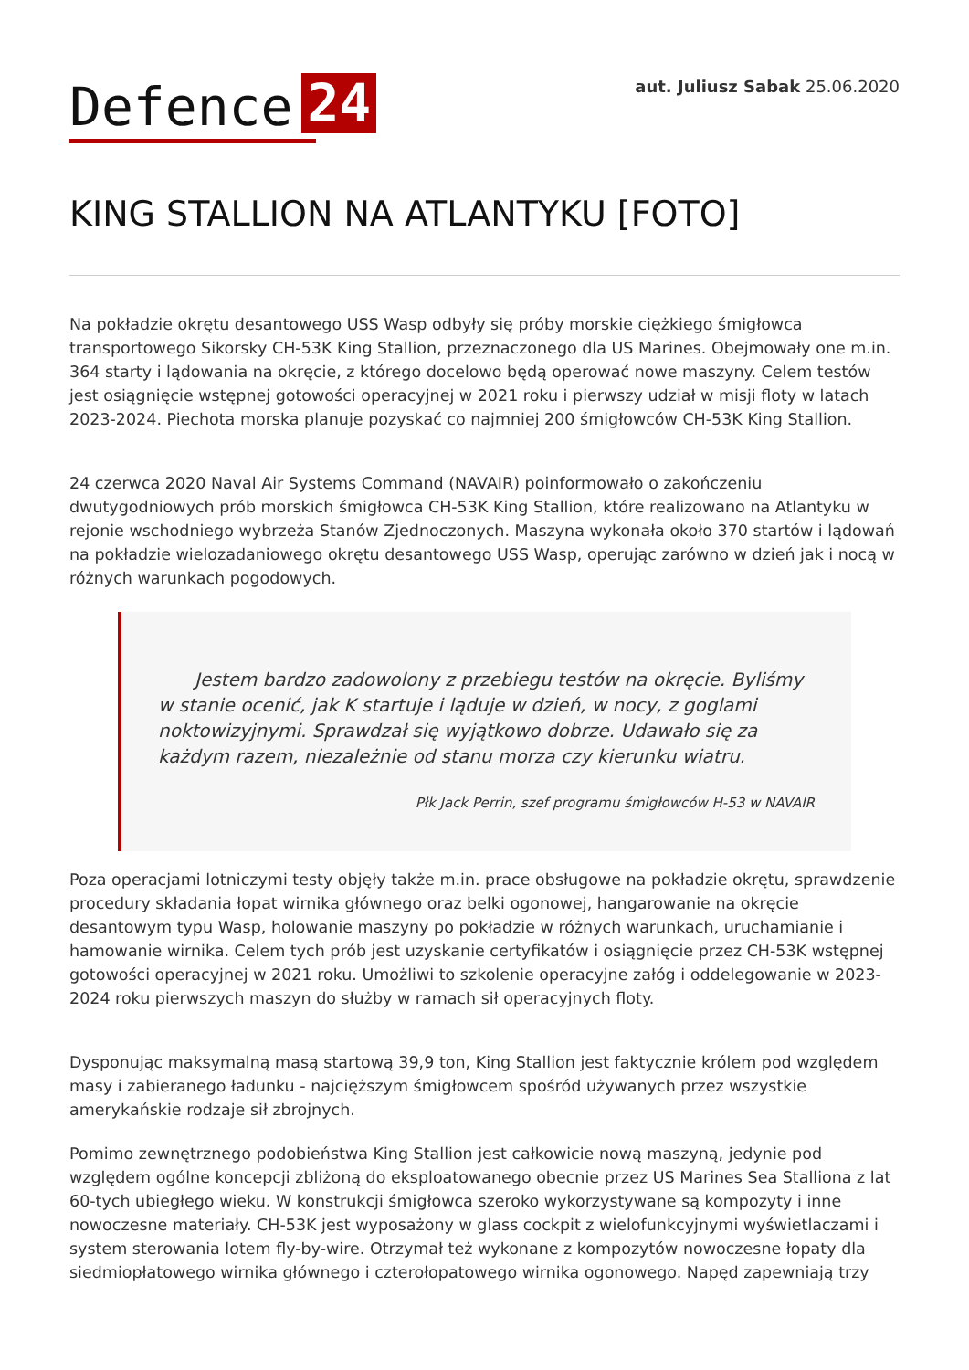Defence 24
aut. Juliusz Sabak 25.06.2020
KING STALLION NA ATLANTYKU [FOTO]
Na pokładzie okrętu desantowego USS Wasp odbyły się próby morskie ciężkiego śmigłowca transportowego Sikorsky CH-53K King Stallion, przeznaczonego dla US Marines. Obejmowały one m.in. 364 starty i lądowania na okręcie, z którego docelowo będą operować nowe maszyny. Celem testów jest osiągnięcie wstępnej gotowości operacyjnej w 2021 roku i pierwszy udział w misji floty w latach 2023-2024. Piechota morska planuje pozyskać co najmniej 200 śmigłowców CH-53K King Stallion.
24 czerwca 2020 Naval Air Systems Command (NAVAIR) poinformowało o zakończeniu dwutygodniowych prób morskich śmigłowca CH-53K King Stallion, które realizowano na Atlantyku w rejonie wschodniego wybrzeża Stanów Zjednoczonych. Maszyna wykonała około 370 startów i lądowań na pokładzie wielozadaniowego okrętu desantowego USS Wasp, operując zarówno w dzień jak i nocą w różnych warunkach pogodowych.
Jestem bardzo zadowolony z przebiegu testów na okręcie. Byliśmy w stanie ocenić, jak K startuje i ląduje w dzień, w nocy, z goglami noktowizyjnymi. Sprawdzał się wyjątkowo dobrze. Udawało się za każdym razem, niezależnie od stanu morza czy kierunku wiatru.
Płk Jack Perrin, szef programu śmigłowców H-53 w NAVAIR
Poza operacjami lotniczymi testy objęły także m.in. prace obsługowe na pokładzie okrętu, sprawdzenie procedury składania łopat wirnika głównego oraz belki ogonowej, hangarowanie na okręcie desantowym typu Wasp, holowanie maszyny po pokładzie w różnych warunkach, uruchamianie i hamowanie wirnika. Celem tych prób jest uzyskanie certyfikatów i osiągnięcie przez CH-53K wstępnej gotowości operacyjnej w 2021 roku. Umożliwi to szkolenie operacyjne załóg i oddelegowanie w 2023-2024 roku pierwszych maszyn do służby w ramach sił operacyjnych floty.
Dysponując maksymalną masą startową 39,9 ton, King Stallion jest faktycznie królem pod względem masy i zabieranego ładunku - najcięższym śmigłowcem spośród używanych przez wszystkie amerykańskie rodzaje sił zbrojnych.
Pomimo zewnętrznego podobieństwa King Stallion jest całkowicie nową maszyną, jedynie pod względem ogólne koncepcji zbliżoną do eksploatowanego obecnie przez US Marines Sea Stalliona z lat 60-tych ubiegłego wieku. W konstrukcji śmigłowca szeroko wykorzystywane są kompozyty i inne nowoczesne materiały. CH-53K jest wyposażony w glass cockpit z wielofunkcyjnymi wyświetlaczami i system sterowania lotem fly-by-wire. Otrzymał też wykonane z kompozytów nowoczesne łopaty dla siedmiopłatowego wirnika głównego i czterołopatowego wirnika ogonowego. Napęd zapewniają trzy